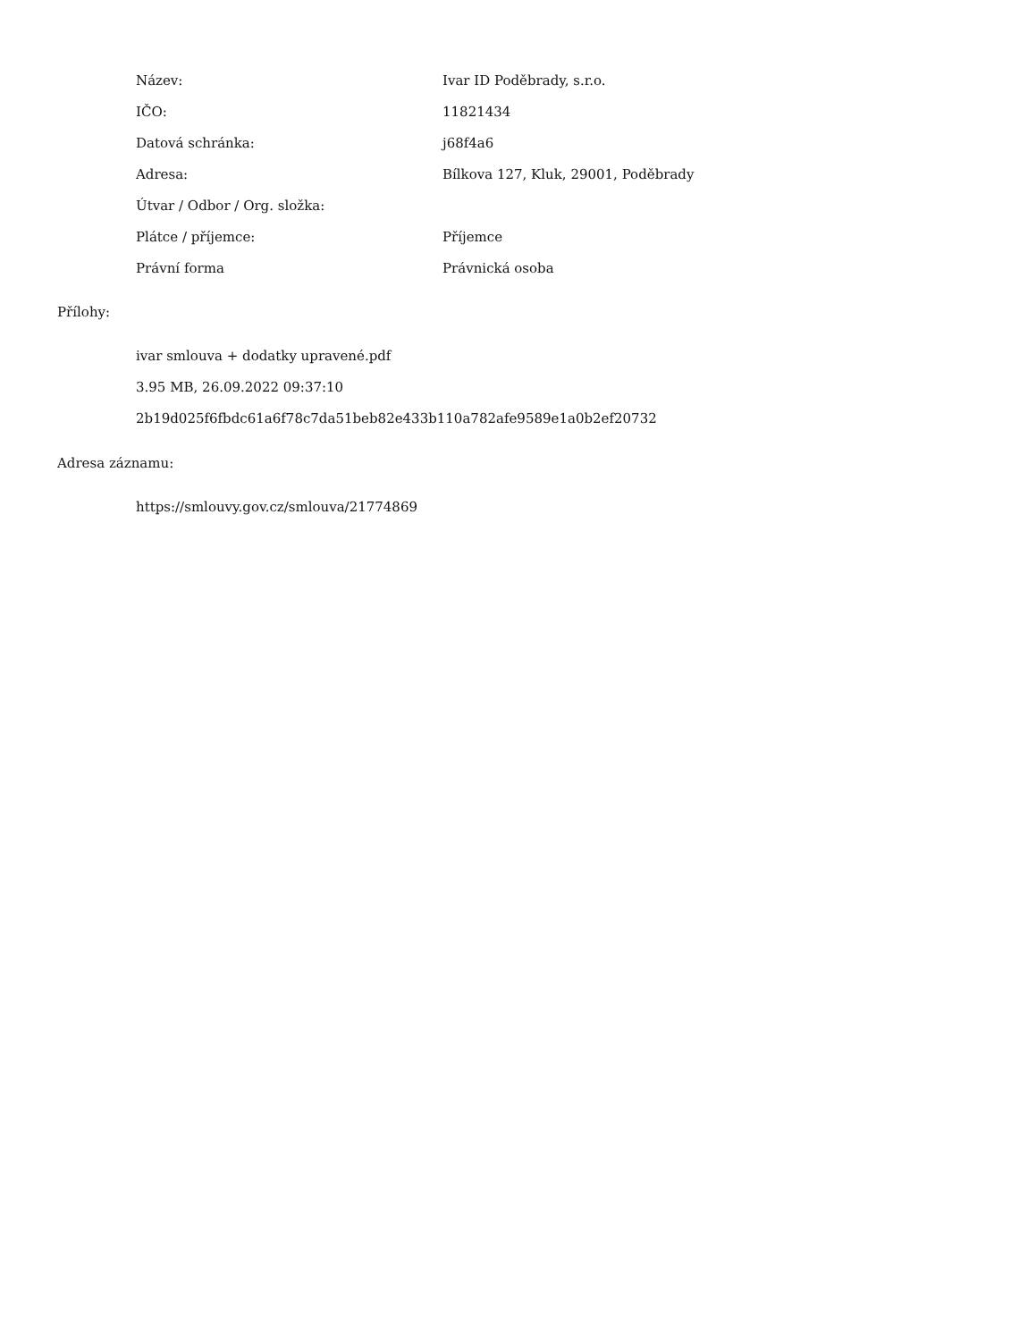| Název: | Ivar ID Poděbrady, s.r.o. |
| IČO: | 11821434 |
| Datová schránka: | j68f4a6 |
| Adresa: | Bílkova 127, Kluk, 29001, Poděbrady |
| Útvar / Odbor / Org. složka: | |
| Plátce / příjemce: | Příjemce |
| Právní forma | Právnická osoba |
Přílohy:
ivar smlouva + dodatky upravené.pdf
3.95 MB, 26.09.2022 09:37:10
2b19d025f6fbdc61a6f78c7da51beb82e433b110a782afe9589e1a0b2ef20732
Adresa záznamu:
https://smlouvy.gov.cz/smlouva/21774869